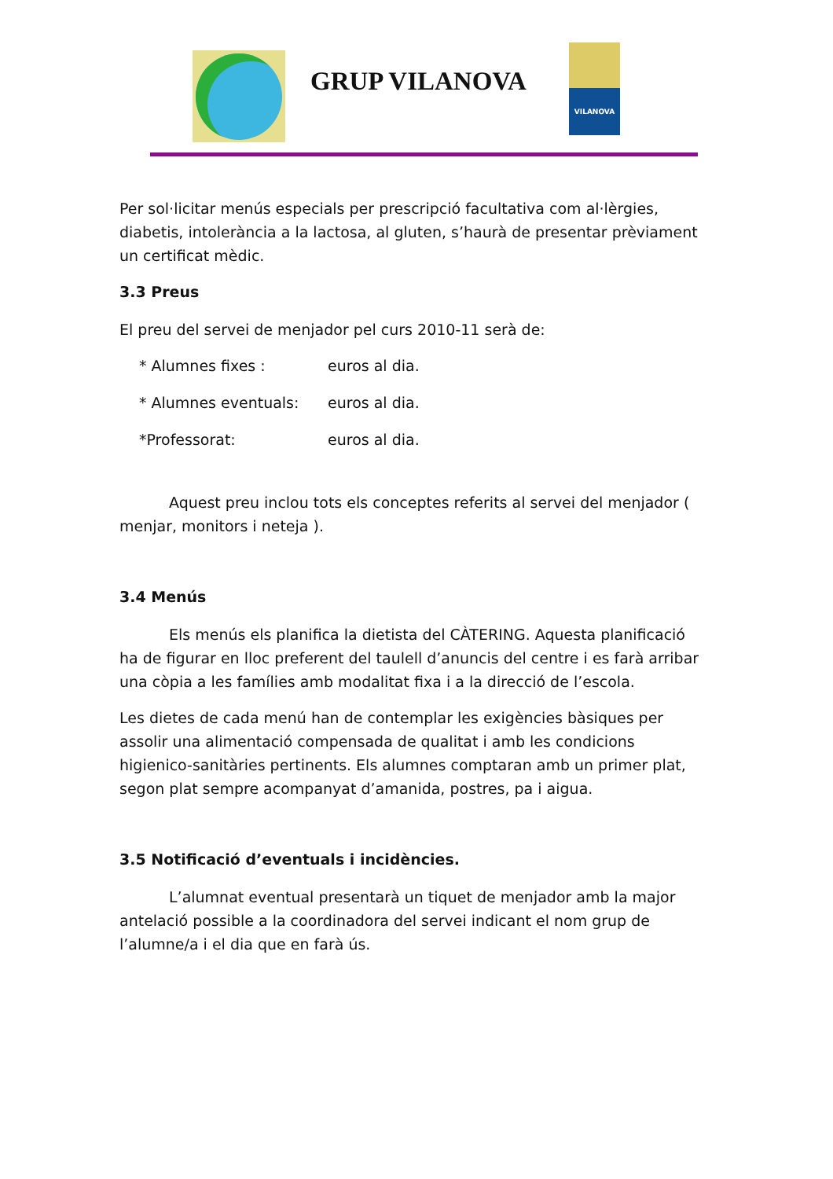GRUP VILANOVA
VILANOVA
Per sol·licitar menús especials per prescripció facultativa com al·lèrgies, diabetis, intolerància a la lactosa, al gluten, s’haurà de presentar prèviament un certificat mèdic.
3.3 Preus
El preu del servei de menjador pel curs 2010-11 serà de:
* Alumnes fixes : euros al dia.
* Alumnes eventuals: euros al dia.
*Professorat: euros al dia.
Aquest preu inclou tots els conceptes referits al servei del menjador ( menjar, monitors i neteja ).
3.4 Menús
Els menús els planifica la dietista del CÀTERING. Aquesta planificació ha de figurar en lloc preferent del taulell d’anuncis del centre i es farà arribar una còpia a les famílies amb modalitat fixa i a la direcció de l’escola.
Les dietes de cada menú han de contemplar les exigències bàsiques per assolir una alimentació compensada de qualitat i amb les condicions higienico-sanitàries pertinents. Els alumnes comptaran amb un primer plat, segon plat sempre acompanyat d’amanida, postres, pa i aigua.
3.5 Notificació d’eventuals i incidències.
L’alumnat eventual presentarà un tiquet de menjador amb la major antelació possible a la coordinadora del servei indicant el nom grup de l’alumne/a i el dia que en farà ús.